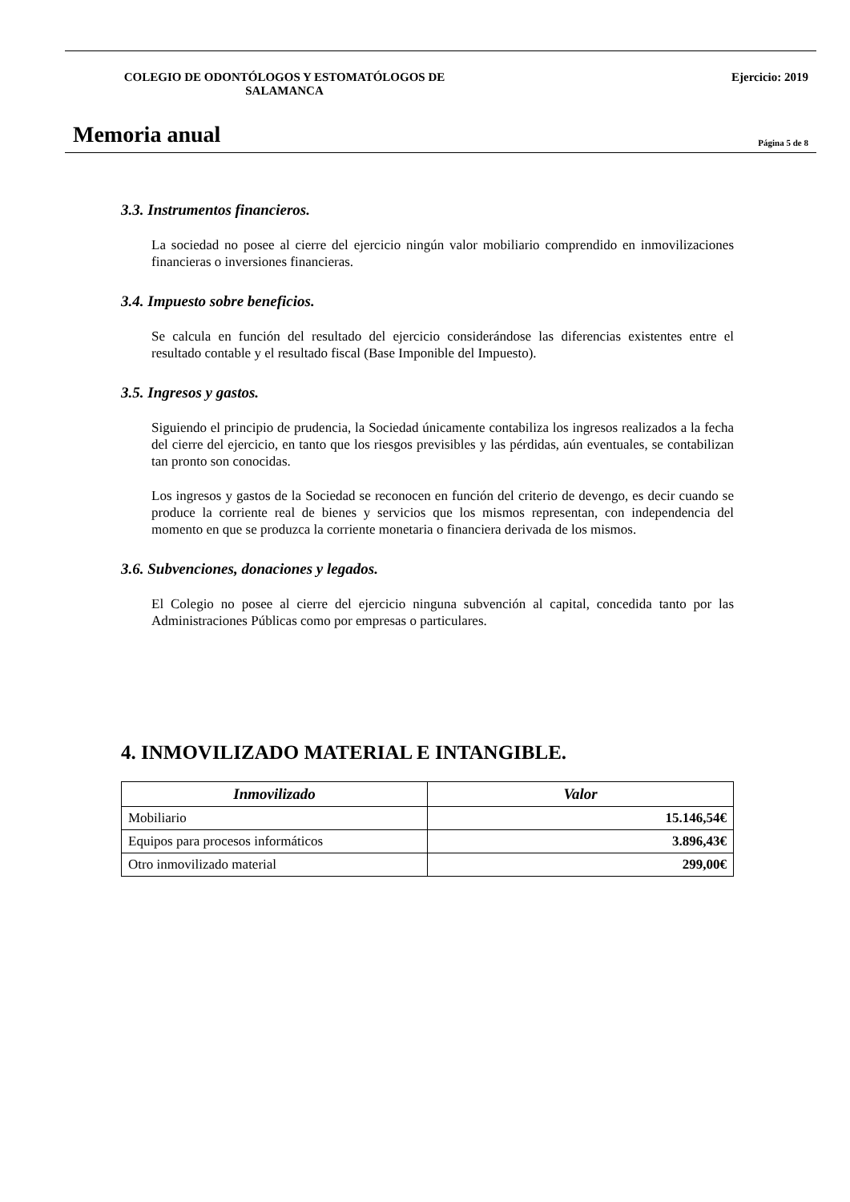COLEGIO DE ODONTÓLOGOS Y ESTOMATÓLOGOS DE SALAMANCA Ejercicio: 2019
Memoria anual
Página 5 de 8
3.3. Instrumentos financieros.
La sociedad no posee al cierre del ejercicio ningún valor mobiliario comprendido en inmovilizaciones financieras o inversiones financieras.
3.4. Impuesto sobre beneficios.
Se calcula en función del resultado del ejercicio considerándose las diferencias existentes entre el resultado contable y el resultado fiscal (Base Imponible del Impuesto).
3.5. Ingresos y gastos.
Siguiendo el principio de prudencia, la Sociedad únicamente contabiliza los ingresos realizados a la fecha del cierre del ejercicio, en tanto que los riesgos previsibles y las pérdidas, aún eventuales, se contabilizan tan pronto son conocidas.
Los ingresos y gastos de la Sociedad se reconocen en función del criterio de devengo, es decir cuando se produce la corriente real de bienes y servicios que los mismos representan, con independencia del momento en que se produzca la corriente monetaria o financiera derivada de los mismos.
3.6. Subvenciones, donaciones y legados.
El Colegio no posee al cierre del ejercicio ninguna subvención al capital, concedida tanto por las Administraciones Públicas como por empresas o particulares.
4. INMOVILIZADO MATERIAL E INTANGIBLE.
| Inmovilizado | Valor |
| --- | --- |
| Mobiliario | 15.146,54€ |
| Equipos para procesos informáticos | 3.896,43€ |
| Otro inmovilizado material | 299,00€ |